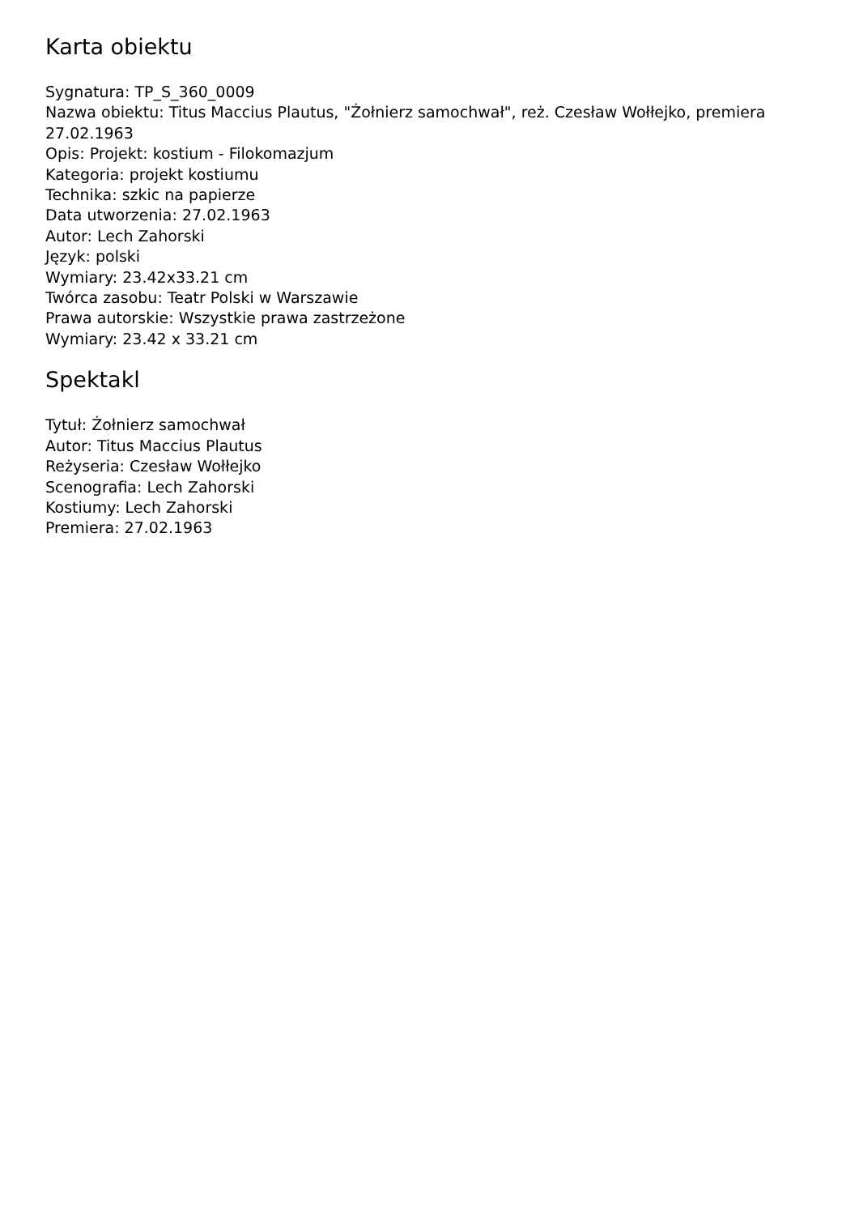Karta obiektu
Sygnatura: TP_S_360_0009
Nazwa obiektu: Titus Maccius Plautus, "Żołnierz samochwał", reż. Czesław Wołłejko, premiera 27.02.1963
Opis: Projekt: kostium - Filokomazjum
Kategoria: projekt kostiumu
Technika: szkic na papierze
Data utworzenia: 27.02.1963
Autor: Lech Zahorski
Język: polski
Wymiary: 23.42x33.21 cm
Twórca zasobu: Teatr Polski w Warszawie
Prawa autorskie: Wszystkie prawa zastrzeżone
Wymiary: 23.42 x 33.21 cm
Spektakl
Tytuł: Żołnierz samochwał
Autor: Titus Maccius Plautus
Reżyseria: Czesław Wołłejko
Scenografia: Lech Zahorski
Kostiumy: Lech Zahorski
Premiera: 27.02.1963